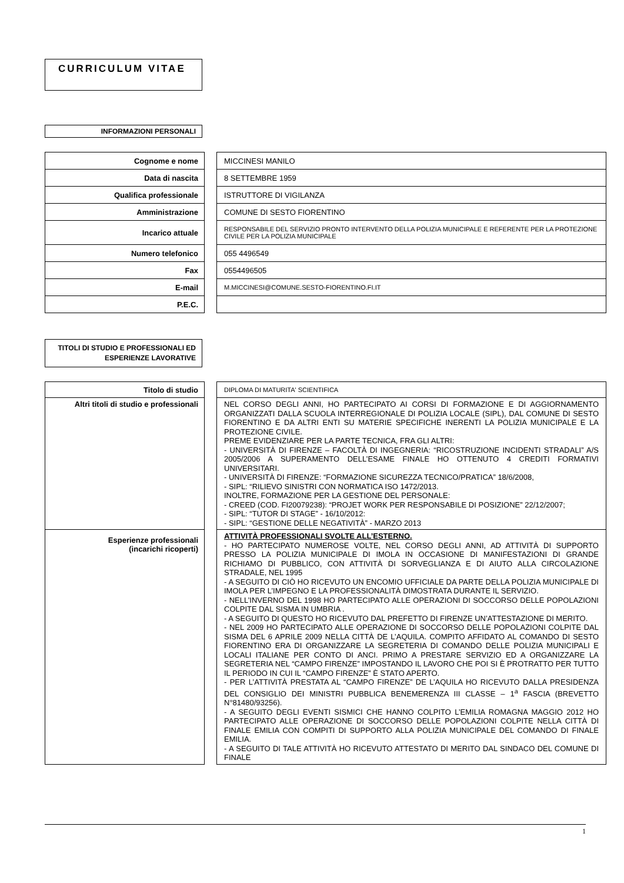CURRICULUM VITAE
INFORMAZIONI PERSONALI
| Cognome e nome | | MICCINESI MANILO |
| Data di nascita | | 8 SETTEMBRE 1959 |
| Qualifica professionale | | ISTRUTTORE DI VIGILANZA |
| Amministrazione | | COMUNE DI SESTO FIORENTINO |
| Incarico attuale | | RESPONSABILE DEL SERVIZIO PRONTO INTERVENTO DELLA POLIZIA MUNICIPALE E REFERENTE PER LA PROTEZIONE CIVILE PER LA POLIZIA MUNICIPALE |
| Numero telefonico | | 055 4496549 |
| Fax | | 0554496505 |
| E-mail | | M.MICCINESI@COMUNE.SESTO-FIORENTINO.FI.IT |
| P.E.C. | | |
TITOLI DI STUDIO E PROFESSIONALI ED ESPERIENZE LAVORATIVE
| Titolo di studio | | DIPLOMA DI MATURITA' SCIENTIFICA |
| Altri titoli di studio e professionali | | NEL CORSO DEGLI ANNI, HO PARTECIPATO AI CORSI DI FORMAZIONE E DI AGGIORNAMENTO ORGANIZZATI DALLA SCUOLA INTERREGIONALE DI POLIZIA LOCALE (SIPL), DAL COMUNE DI SESTO FIORENTINO E DA ALTRI ENTI SU MATERIE SPECIFICHE INERENTI LA POLIZIA MUNICIPALE E LA PROTEZIONE CIVILE. PREME EVIDENZIARE PER LA PARTE TECNICA, FRA GLI ALTRI: - UNIVERSITÀ DI FIRENZE – FACOLTÀ DI INGEGNERIA: “RICOSTRUZIONE INCIDENTI STRADALI” A/S 2005/2006 A SUPERAMENTO DELL’ESAME FINALE HO OTTENUTO 4 CREDITI FORMATIVI UNIVERSITARI. - UNIVERSITÀ DI FIRENZE: “FORMAZIONE SICUREZZA TECNICO/PRATICA” 18/6/2008, - SIPL: “RILIEVO SINISTRI CON NORMATICA ISO 1472/2013. INOLTRE, FORMAZIONE PER LA GESTIONE DEL PERSONALE: - CREED (COD. FI20079238): “PROJET WORK PER RESPONSABILE DI POSIZIONE” 22/12/2007; - SIPL: “TUTOR DI STAGE” - 16/10/2012: - SIPL: “GESTIONE DELLE NEGATIVITÀ” - MARZO 2013 |
| Esperienze professionali (incarichi ricoperti) | | ATTIVITÀ PROFESSIONALI SVOLTE ALL’ESTERNO. - HO PARTECIPATO NUMEROSE VOLTE, NEL CORSO DEGLI ANNI, AD ATTIVITÀ DI SUPPORTO PRESSO LA POLIZIA MUNICIPALE DI IMOLA IN OCCASIONE DI MANIFESTAZIONI DI GRANDE RICHIAMO DI PUBBLICO, CON ATTIVITÀ DI SORVEGLIANZA E DI AIUTO ALLA CIRCOLAZIONE STRADALE, NEL 1995 - A SEGUITO DI CIÒ HO RICEVUTO UN ENCOMIO UFFICIALE DA PARTE DELLA POLIZIA MUNICIPALE DI IMOLA PER L’IMPEGNO E LA PROFESSIONALITÀ DIMOSTRATA DURANTE IL SERVIZIO. - NELL’INVERNO DEL 1998 HO PARTECIPATO ALLE OPERAZIONI DI SOCCORSO DELLE POPOLAZIONI COLPITE DAL SISMA IN UMBRIA . - A SEGUITO DI QUESTO HO RICEVUTO DAL PREFETTO DI FIRENZE UN’ATTESTAZIONE DI MERITO. - NEL 2009 HO PARTECIPATO ALLE OPERAZIONE DI SOCCORSO DELLE POPOLAZIONI COLPITE DAL SISMA DEL 6 APRILE 2009 NELLA CITTÀ DE L’AQUILA. COMPITO AFFIDATO AL COMANDO DI SESTO FIORENTINO ERA DI ORGANIZZARE LA SEGRETERIA DI COMANDO DELLE POLIZIA MUNICIPALI E LOCALI ITALIANE PER CONTO DI ANCI. PRIMO A PRESTARE SERVIZIO ED A ORGANIZZARE LA SEGRETERIA NEL “CAMPO FIRENZE” IMPOSTANDO IL LAVORO CHE POI SI È PROTRATTO PER TUTTO IL PERIODO IN CUI IL “CAMPO FIRENZE” È STATO APERTO. - PER L’ATTIVITÀ PRESTATA AL “CAMPO FIRENZE” DE L’AQUILA HO RICEVUTO DALLA PRESIDENZA DEL CONSIGLIO DEI MINISTRI PUBBLICA BENEMERENZA III CLASSE – 1<sup>a</sup> FASCIA (BREVETTO N°81480/93256). - A SEGUITO DEGLI EVENTI SISMICI CHE HANNO COLPITO L’EMILIA ROMAGNA MAGGIO 2012 HO PARTECIPATO ALLE OPERAZIONE DI SOCCORSO DELLE POPOLAZIONI COLPITE NELLA CITTÀ DI FINALE EMILIA CON COMPITI DI SUPPORTO ALLA POLIZIA MUNICIPALE DEL COMANDO DI FINALE EMILIA. - A SEGUITO DI TALE ATTIVITÀ HO RICEVUTO ATTESTATO DI MERITO DAL SINDACO DEL COMUNE DI FINALE |
1